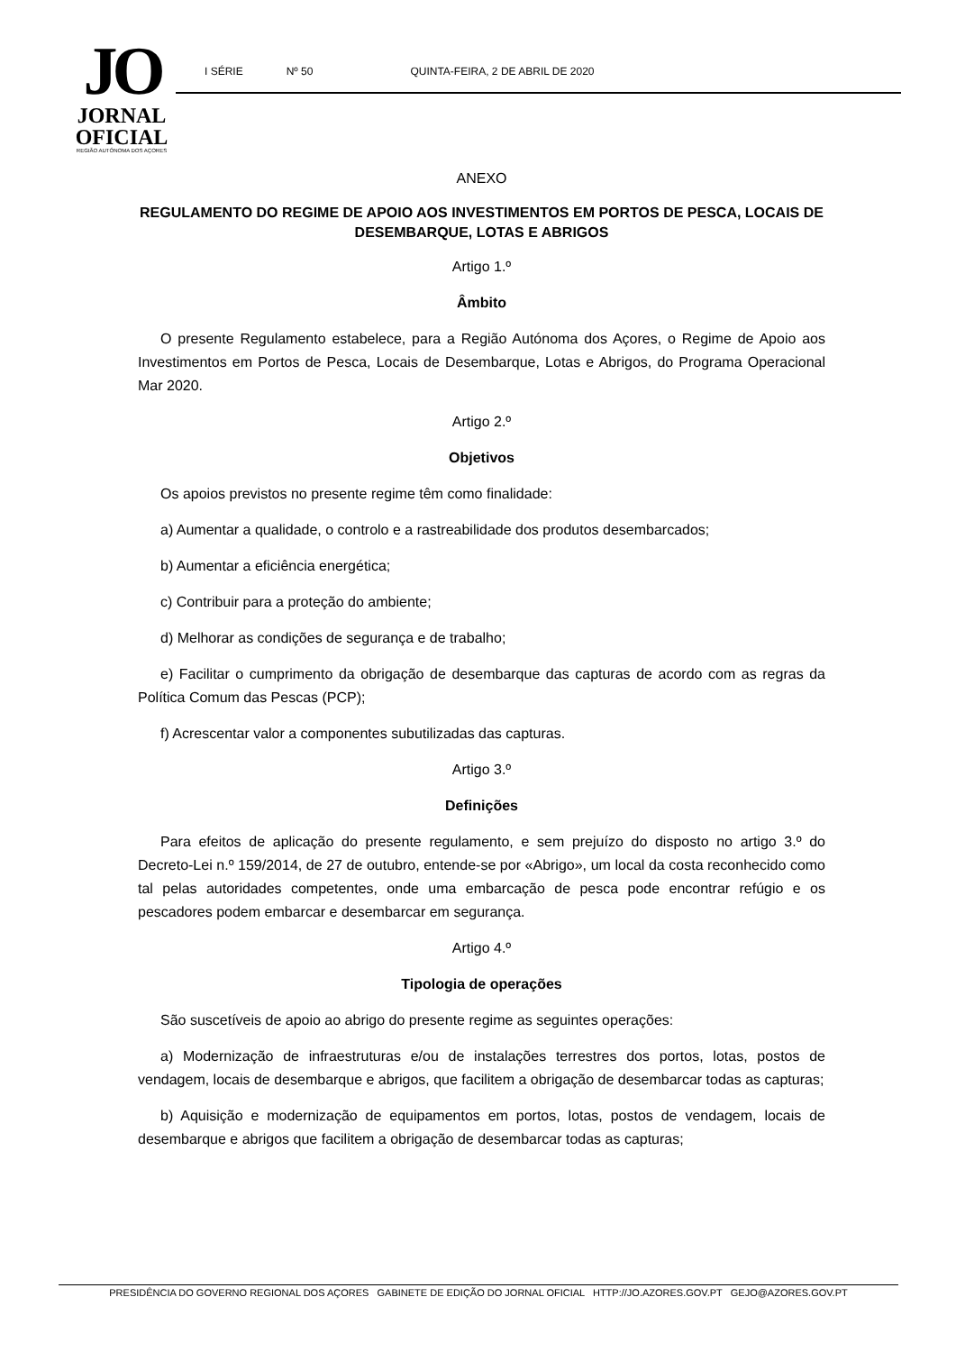JO
JORNAL
OFICIAL
REGIÃO AUTÓNOMA DOS AÇORES
I SÉRIE Nº 50 QUINTA-FEIRA, 2 DE ABRIL DE 2020
ANEXO
REGULAMENTO DO REGIME DE APOIO AOS INVESTIMENTOS EM PORTOS DE PESCA, LOCAIS DE DESEMBARQUE, LOTAS E ABRIGOS
Artigo 1.º
Âmbito
O presente Regulamento estabelece, para a Região Autónoma dos Açores, o Regime de Apoio aos Investimentos em Portos de Pesca, Locais de Desembarque, Lotas e Abrigos, do Programa Operacional Mar 2020.
Artigo 2.º
Objetivos
Os apoios previstos no presente regime têm como finalidade:
a) Aumentar a qualidade, o controlo e a rastreabilidade dos produtos desembarcados;
b) Aumentar a eficiência energética;
c) Contribuir para a proteção do ambiente;
d) Melhorar as condições de segurança e de trabalho;
e) Facilitar o cumprimento da obrigação de desembarque das capturas de acordo com as regras da Política Comum das Pescas (PCP);
f) Acrescentar valor a componentes subutilizadas das capturas.
Artigo 3.º
Definições
Para efeitos de aplicação do presente regulamento, e sem prejuízo do disposto no artigo 3.º do Decreto-Lei n.º 159/2014, de 27 de outubro, entende-se por «Abrigo», um local da costa reconhecido como tal pelas autoridades competentes, onde uma embarcação de pesca pode encontrar refúgio e os pescadores podem embarcar e desembarcar em segurança.
Artigo 4.º
Tipologia de operações
São suscetíveis de apoio ao abrigo do presente regime as seguintes operações:
a) Modernização de infraestruturas e/ou de instalações terrestres dos portos, lotas, postos de vendagem, locais de desembarque e abrigos, que facilitem a obrigação de desembarcar todas as capturas;
b) Aquisição e modernização de equipamentos em portos, lotas, postos de vendagem, locais de desembarque e abrigos que facilitem a obrigação de desembarcar todas as capturas;
PRESIDÊNCIA DO GOVERNO REGIONAL DOS AÇORES GABINETE DE EDIÇÃO DO JORNAL OFICIAL HTTP://JO.AZORES.GOV.PT GEJO@AZORES.GOV.PT